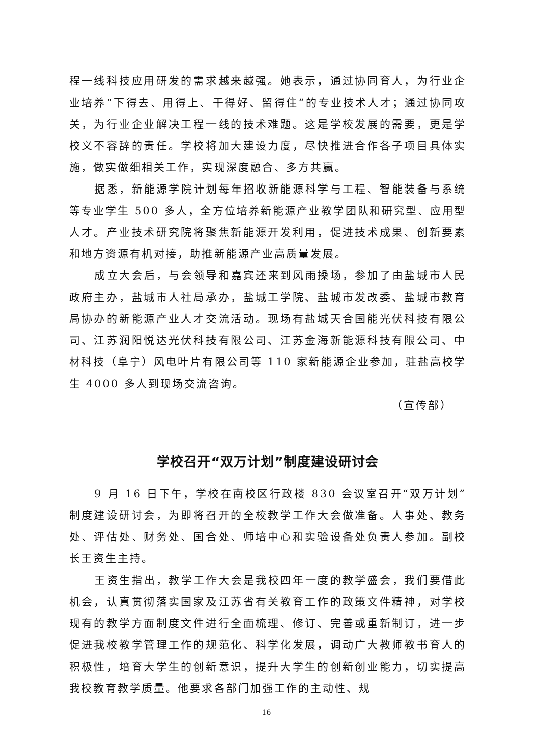程一线科技应用研发的需求越来越强。她表示，通过协同育人，为行业企业培养“下得去、用得上、干得好、留得住”的专业技术人才；通过协同攻关，为行业企业解决工程一线的技术难题。这是学校发展的需要，更是学校义不容辞的责任。学校将加大建设力度，尽快推进合作各子项目具体实施，做实做细相关工作，实现深度融合、多方共赢。
据悉，新能源学院计划每年招收新能源科学与工程、智能装备与系统等专业学生 500 多人，全方位培养新能源产业教学团队和研究型、应用型人才。产业技术研究院将聚焦新能源开发利用，促进技术成果、创新要素和地方资源有机对接，助推新能源产业高质量发展。
成立大会后，与会领导和嘉宾还来到风雨操场，参加了由盐城市人民政府主办，盐城市人社局承办，盐城工学院、盐城市发改委、盐城市教育局协办的新能源产业人才交流活动。现场有盐城天合国能光伏科技有限公司、江苏润阳悦达光伏科技有限公司、江苏金海新能源科技有限公司、中材科技（阜宁）风电叶片有限公司等 110 家新能源企业参加，驻盐高校学生 4000 多人到现场交流咨询。
（宣传部）
学校召开“双万计划”制度建设研讨会
9 月 16 日下午，学校在南校区行政楼 830 会议室召开“双万计划”制度建设研讨会，为即将召开的全校教学工作大会做准备。人事处、教务处、评估处、财务处、国合处、师培中心和实验设备处负责人参加。副校长王资生主持。
王资生指出，教学工作大会是我校四年一度的教学盛会，我们要借此机会，认真贯彻落实国家及江苏省有关教育工作的政策文件精神，对学校现有的教学方面制度文件进行全面梳理、修订、完善或重新制订，进一步促进我校教学管理工作的规范化、科学化发展，调动广大教师教书育人的积极性，培育大学生的创新意识，提升大学生的创新创业能力，切实提高我校教育教学质量。他要求各部门加强工作的主动性、规
16